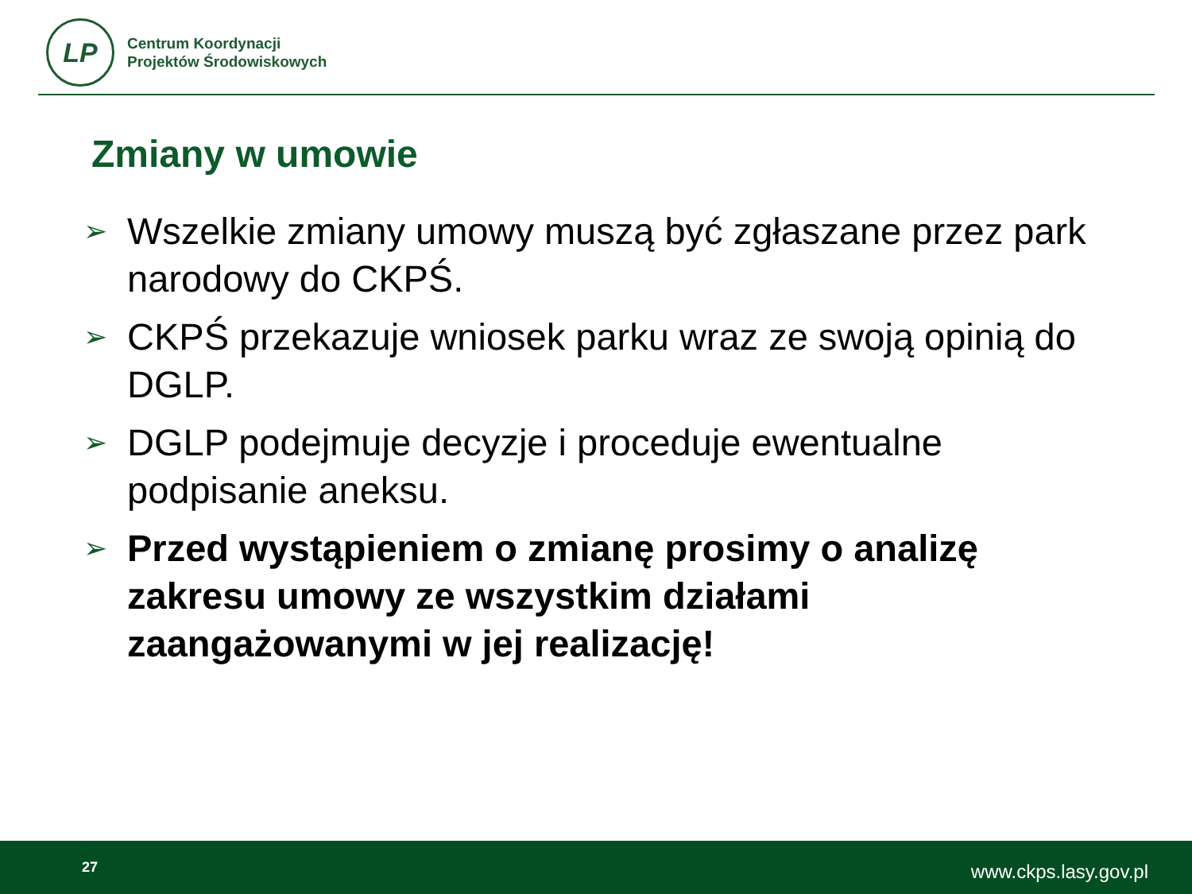LP
Centrum Koordynacji
Projektów Środowiskowych
Zmiany w umowie
➢ Wszelkie zmiany umowy muszą być zgłaszane przez park narodowy do CKPŚ.
➢ CKPŚ przekazuje wniosek parku wraz ze swoją opinią do DGLP.
➢ DGLP podejmuje decyzje i proceduje ewentualne podpisanie aneksu.
➢ Przed wystąpieniem o zmianę prosimy o analizę zakresu umowy ze wszystkim działami zaangażowanymi w jej realizację!
27 www.ckps.lasy.gov.pl